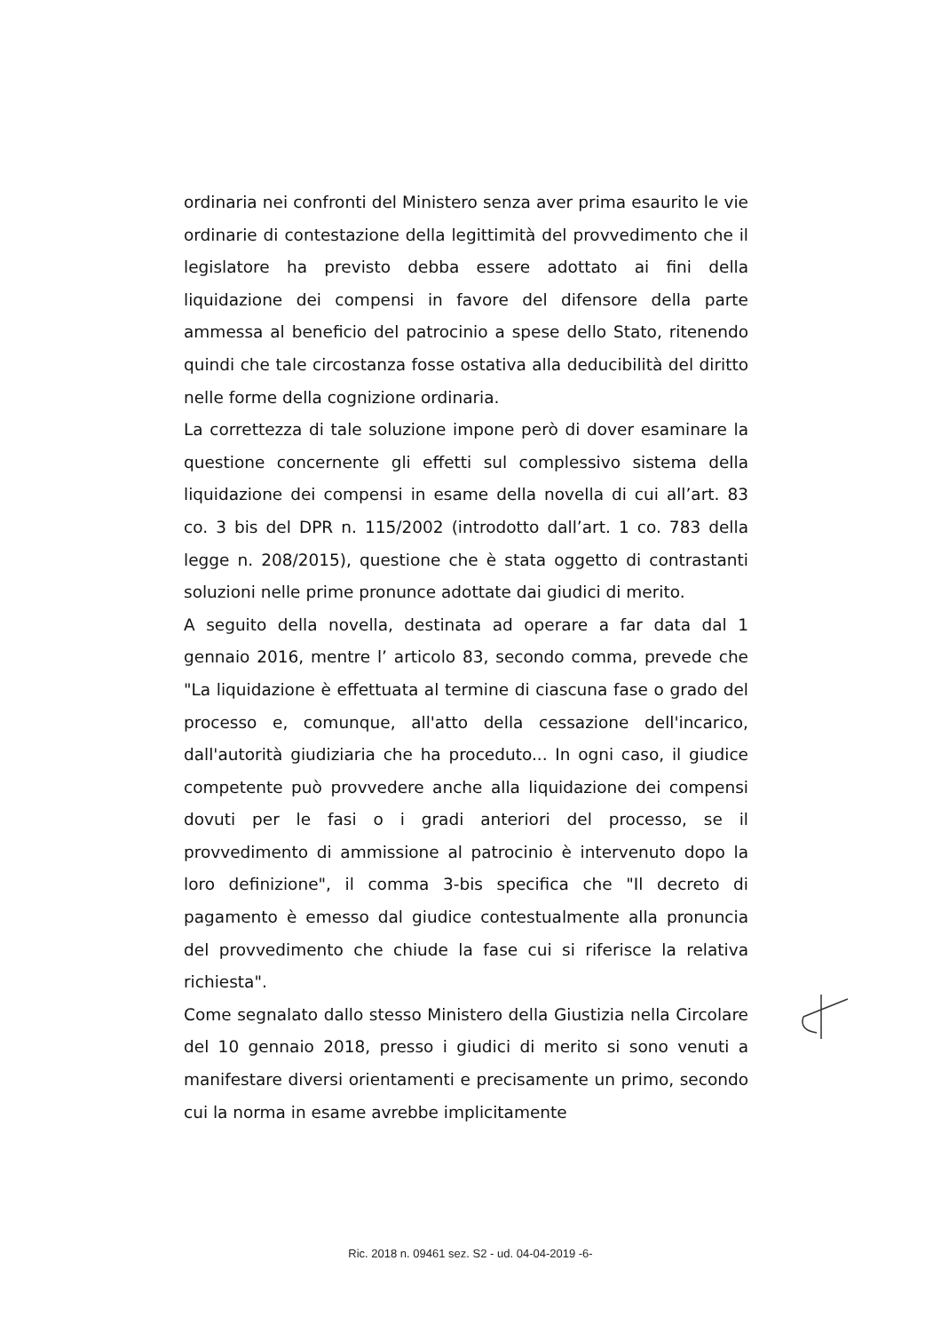ordinaria nei confronti del Ministero senza aver prima esaurito le vie ordinarie di contestazione della legittimità del provvedimento che il legislatore ha previsto debba essere adottato ai fini della liquidazione dei compensi in favore del difensore della parte ammessa al beneficio del patrocinio a spese dello Stato, ritenendo quindi che tale circostanza fosse ostativa alla deducibilità del diritto nelle forme della cognizione ordinaria.
La correttezza di tale soluzione impone però di dover esaminare la questione concernente gli effetti sul complessivo sistema della liquidazione dei compensi in esame della novella di cui all’art. 83 co. 3 bis del DPR n. 115/2002 (introdotto dall’art. 1 co. 783 della legge n. 208/2015), questione che è stata oggetto di contrastanti soluzioni nelle prime pronunce adottate dai giudici di merito.
A seguito della novella, destinata ad operare a far data dal 1 gennaio 2016, mentre l’ articolo 83, secondo comma, prevede che "La liquidazione è effettuata al termine di ciascuna fase o grado del processo e, comunque, all'atto della cessazione dell'incarico, dall'autorità giudiziaria che ha proceduto... In ogni caso, il giudice competente può provvedere anche alla liquidazione dei compensi dovuti per le fasi o i gradi anteriori del processo, se il provvedimento di ammissione al patrocinio è intervenuto dopo la loro definizione", il comma 3-bis specifica che "Il decreto di pagamento è emesso dal giudice contestualmente alla pronuncia del provvedimento che chiude la fase cui si riferisce la relativa richiesta".
Come segnalato dallo stesso Ministero della Giustizia nella Circolare del 10 gennaio 2018, presso i giudici di merito si sono venuti a manifestare diversi orientamenti e precisamente un primo, secondo cui la norma in esame avrebbe implicitamente
Ric. 2018 n. 09461 sez. S2 - ud. 04-04-2019 -6-